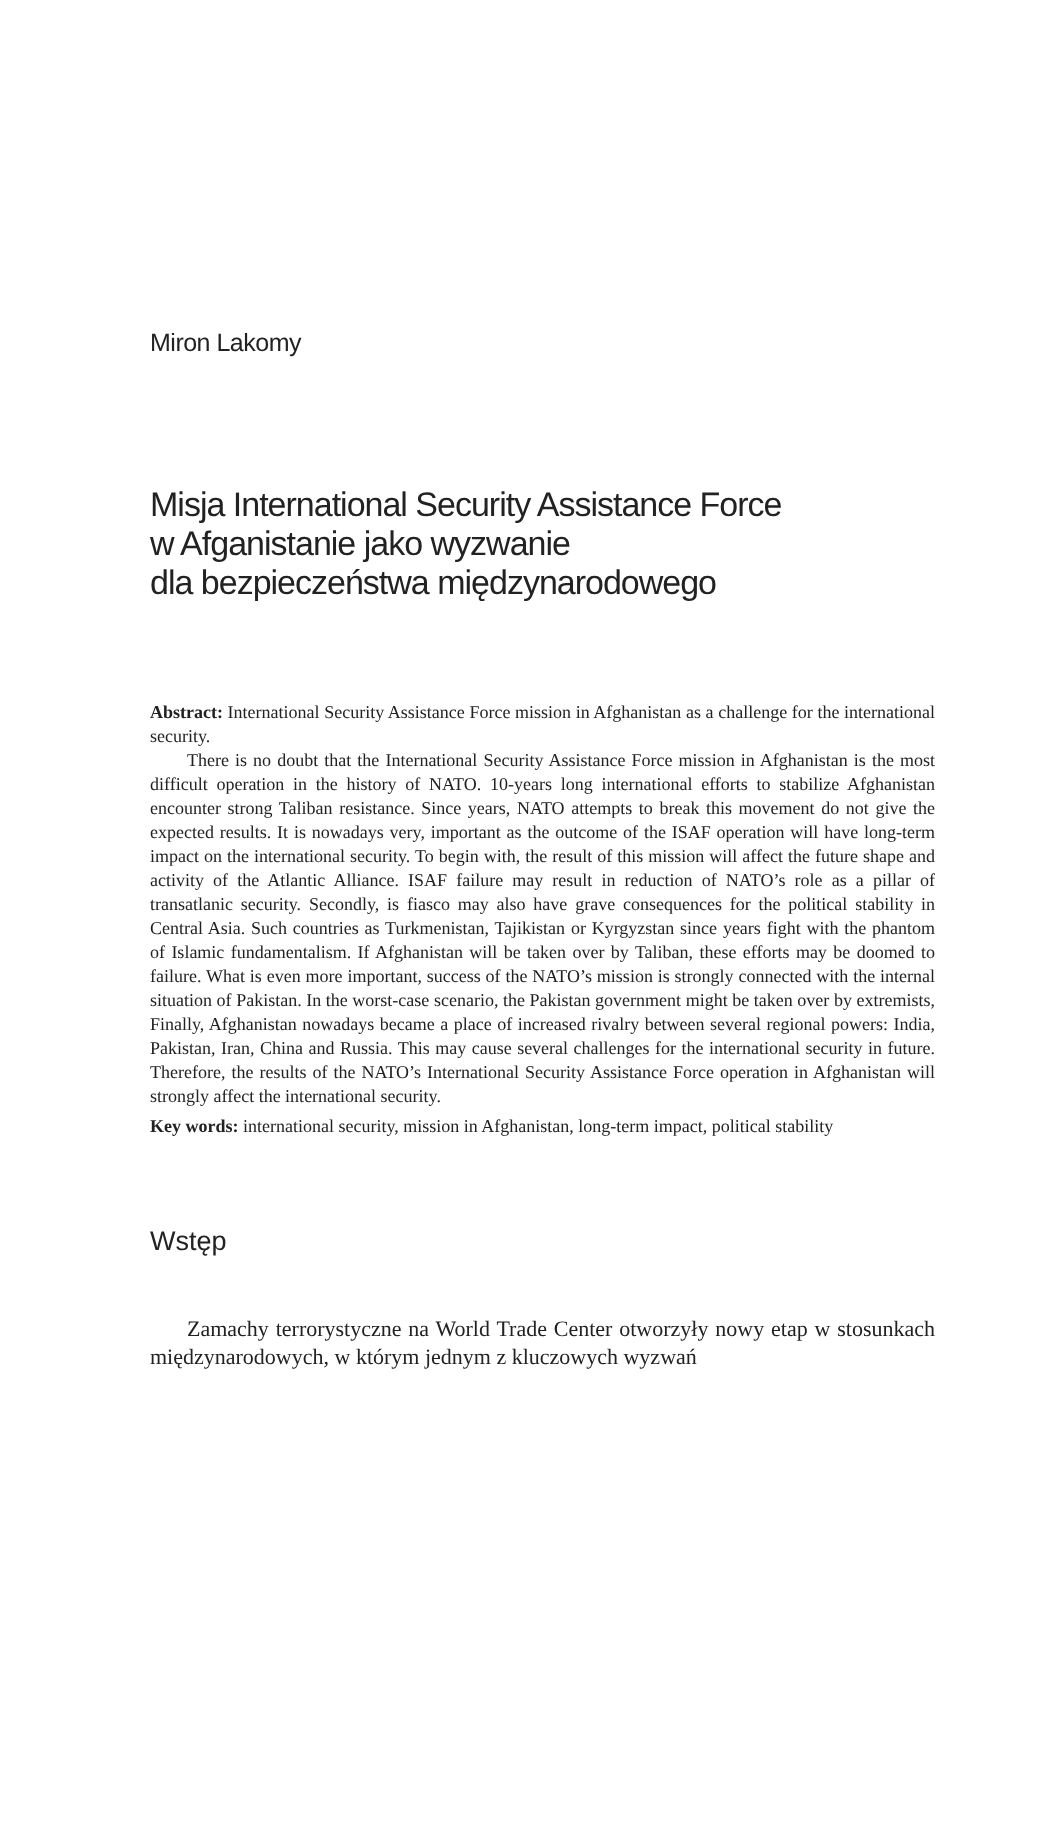Miron Lakomy
Misja International Security Assistance Force
w Afganistanie jako wyzwanie
dla bezpieczeństwa międzynarodowego
Abstract: International Security Assistance Force mission in Afghanistan as a challenge for the international security.
There is no doubt that the International Security Assistance Force mission in Afghanistan is the most difficult operation in the history of NATO. 10-years long international efforts to stabilize Afghanistan encounter strong Taliban resistance. Since years, NATO attempts to break this movement do not give the expected results. It is nowadays very, important as the outcome of the ISAF operation will have long-term impact on the international security. To begin with, the result of this mission will affect the future shape and activity of the Atlantic Alliance. ISAF failure may result in reduction of NATO’s role as a pillar of transatlanic security. Secondly, is fiasco may also have grave consequences for the political stability in Central Asia. Such countries as Turkmenistan, Tajikistan or Kyrgyzstan since years fight with the phantom of Islamic fundamentalism. If Afghanistan will be taken over by Taliban, these efforts may be doomed to failure. What is even more important, success of the NATO’s mission is strongly connected with the internal situation of Pakistan. In the worst-case scenario, the Pakistan government might be taken over by extremists, Finally, Afghanistan nowadays became a place of increased rivalry between several regional powers: India, Pakistan, Iran, China and Russia. This may cause several challenges for the international security in future. Therefore, the results of the NATO’s International Security Assistance Force operation in Afghanistan will strongly affect the international security.
Key words: international security, mission in Afghanistan, long-term impact, political stability
Wstęp
Zamachy terrorystyczne na World Trade Center otworzyły nowy etap w stosunkach międzynarodowych, w którym jednym z kluczowych wyzwań